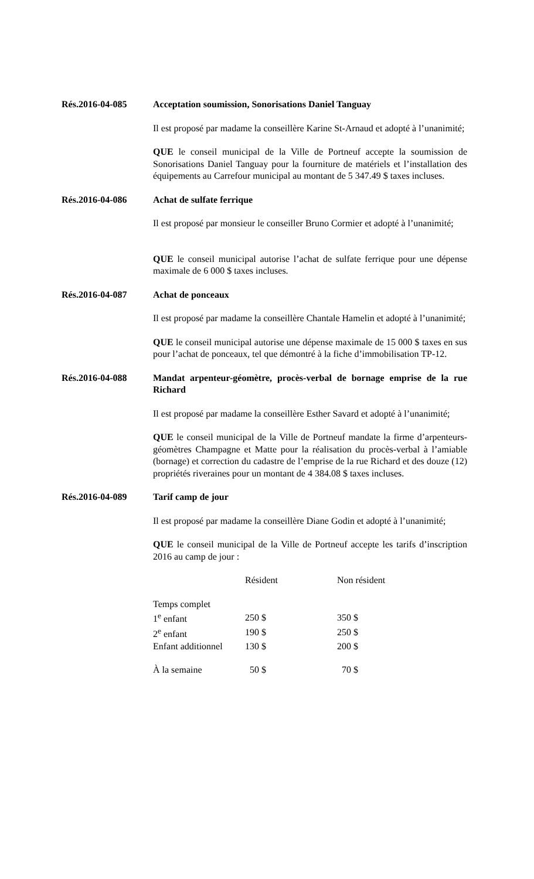Rés.2016-04-085 Acceptation soumission, Sonorisations Daniel Tanguay
Il est proposé par madame la conseillère Karine St-Arnaud et adopté à l’unanimité;
QUE le conseil municipal de la Ville de Portneuf accepte la soumission de Sonorisations Daniel Tanguay pour la fourniture de matériels et l’installation des équipements au Carrefour municipal au montant de 5 347.49 $ taxes incluses.
Rés.2016-04-086 Achat de sulfate ferrique
Il est proposé par monsieur le conseiller Bruno Cormier et adopté à l’unanimité;
QUE le conseil municipal autorise l’achat de sulfate ferrique pour une dépense maximale de 6 000 $ taxes incluses.
Rés.2016-04-087 Achat de ponceaux
Il est proposé par madame la conseillère Chantale Hamelin et adopté à l’unanimité;
QUE le conseil municipal autorise une dépense maximale de 15 000 $ taxes en sus pour l’achat de ponceaux, tel que démontré à la fiche d’immobilisation TP-12.
Rés.2016-04-088 Mandat arpenteur-géomètre, procès-verbal de bornage emprise de la rue Richard
Il est proposé par madame la conseillère Esther Savard et adopté à l’unanimité;
QUE le conseil municipal de la Ville de Portneuf mandate la firme d’arpenteurs-géomètres Champagne et Matte pour la réalisation du procès-verbal à l’amiable (bornage) et correction du cadastre de l’emprise de la rue Richard et des douze (12) propriétés riveraines pour un montant de 4 384.08 $ taxes incluses.
Rés.2016-04-089 Tarif camp de jour
Il est proposé par madame la conseillère Diane Godin et adopté à l’unanimité;
QUE le conseil municipal de la Ville de Portneuf accepte les tarifs d’inscription 2016 au camp de jour :
| | Résident | Non résident |
| --- | --- | --- |
| Temps complet | | |
| 1<sup>e</sup> enfant | 250 $ | 350 $ |
| 2<sup>e</sup> enfant | 190 $ | 250 $ |
| Enfant additionnel | 130 $ | 200 $ |
| À la semaine | 50 $ | 70 $ |